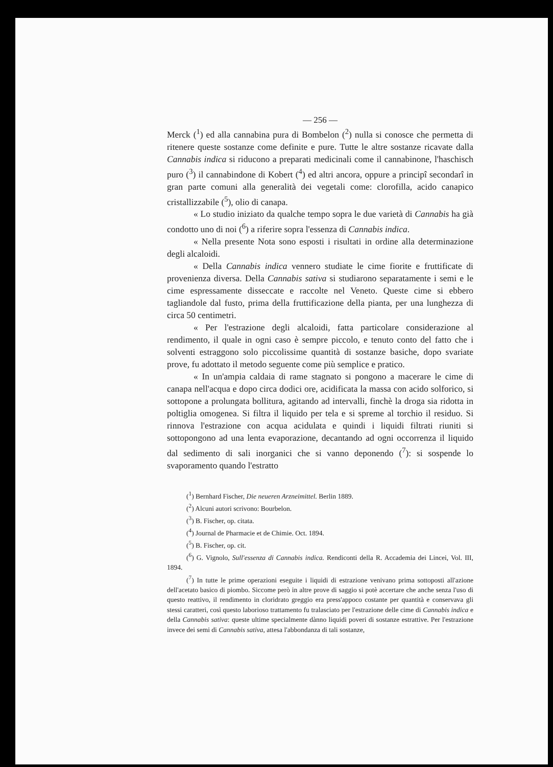— 256 —
Merck (<sup>1</sup>) ed alla cannabina pura di Bombelon (<sup>2</sup>) nulla si conosce che permetta di ritenere queste sostanze come definite e pure. Tutte le altre sostanze ricavate dalla Cannabis indica si riducono a preparati medicinali come il cannabinone, l'haschisch puro (<sup>3</sup>) il cannabindone di Kobert (<sup>4</sup>) ed altri ancora, oppure a principî secondarî in gran parte comuni alla generalità dei vegetali come: clorofilla, acido canapico cristallizzabile (<sup>5</sup>), olio di canapa.
« Lo studio iniziato da qualche tempo sopra le due varietà di Cannabis ha già condotto uno di noi (<sup>6</sup>) a riferire sopra l'essenza di Cannabis indica.
« Nella presente Nota sono esposti i risultati in ordine alla determinazione degli alcaloidi.
« Della Cannabis indica vennero studiate le cime fiorite e fruttificate di provenienza diversa. Della Cannabis sativa si studiarono separatamente i semi e le cime espressamente disseccate e raccolte nel Veneto. Queste cime si ebbero tagliandole dal fusto, prima della fruttificazione della pianta, per una lunghezza di circa 50 centimetri.
« Per l'estrazione degli alcaloidi, fatta particolare considerazione al rendimento, il quale in ogni caso è sempre piccolo, e tenuto conto del fatto che i solventi estraggono solo piccolissime quantità di sostanze basiche, dopo svariate prove, fu adottato il metodo seguente come più semplice e pratico.
« In un'ampia caldaia di rame stagnato si pongono a macerare le cime di canapa nell'acqua e dopo circa dodici ore, acidificata la massa con acido solforico, si sottopone a prolungata bollitura, agitando ad intervalli, finchè la droga sia ridotta in poltiglia omogenea. Si filtra il liquido per tela e si spreme al torchio il residuo. Si rinnova l'estrazione con acqua acidulata e quindi i liquidi filtrati riuniti si sottopongono ad una lenta evaporazione, decantando ad ogni occorrenza il liquido dal sedimento di sali inorganici che si vanno deponendo (<sup>7</sup>): si sospende lo svaporamento quando l'estratto
(<sup>1</sup>) Bernhard Fischer, Die neueren Arzneimittel. Berlin 1889.
(<sup>2</sup>) Alcuni autori scrivono: Bourbelon.
(<sup>3</sup>) B. Fischer, op. citata.
(<sup>4</sup>) Journal de Pharmacie et de Chimie. Oct. 1894.
(<sup>5</sup>) B. Fischer, op. cit.
(<sup>6</sup>) G. Vignolo, Sull'essenza di Cannabis indica. Rendiconti della R. Accademia dei Lincei, Vol. III, 1894.
(<sup>7</sup>) In tutte le prime operazioni eseguite i liquidi di estrazione venivano prima sottoposti all'azione dell'acetato basico di piombo. Siccome però in altre prove di saggio si potè accertare che anche senza l'uso di questo reattivo, il rendimento in cloridrato greggio era press'appoco costante per quantità e conservava gli stessi caratteri, così questo laborioso trattamento fu tralasciato per l'estrazione delle cime di Cannabis indica e della Cannabis sativa: queste ultime specialmente dànno liquidi poveri di sostanze estrattive. Per l'estrazione invece dei semi di Cannabis sativa, attesa l'abbondanza di tali sostanze,